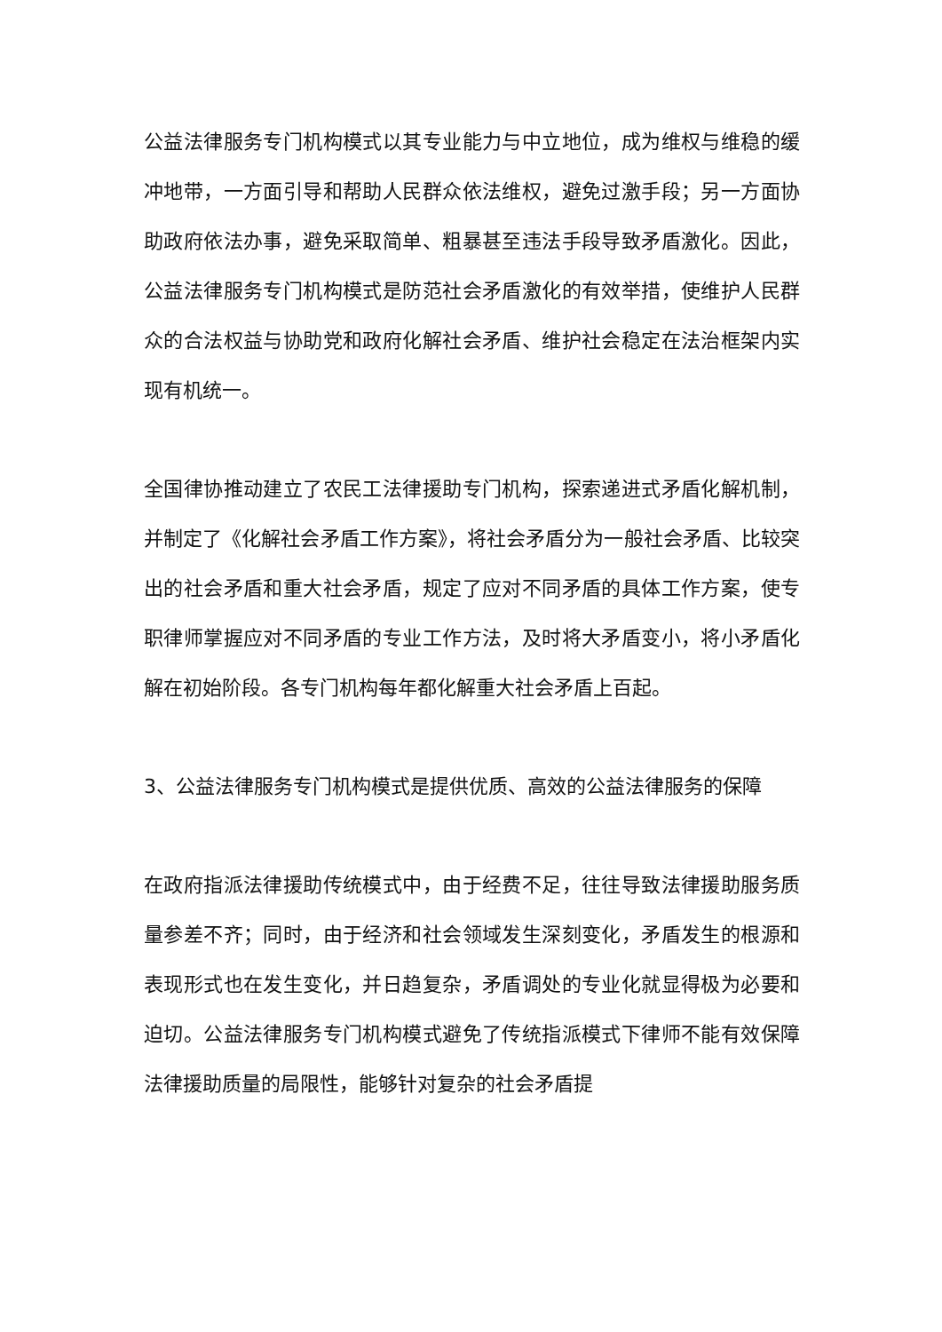公益法律服务专门机构模式以其专业能力与中立地位，成为维权与维稳的缓冲地带，一方面引导和帮助人民群众依法维权，避免过激手段；另一方面协助政府依法办事，避免采取简单、粗暴甚至违法手段导致矛盾激化。因此，公益法律服务专门机构模式是防范社会矛盾激化的有效举措，使维护人民群众的合法权益与协助党和政府化解社会矛盾、维护社会稳定在法治框架内实现有机统一。
全国律协推动建立了农民工法律援助专门机构，探索递进式矛盾化解机制，并制定了《化解社会矛盾工作方案》，将社会矛盾分为一般社会矛盾、比较突出的社会矛盾和重大社会矛盾，规定了应对不同矛盾的具体工作方案，使专职律师掌握应对不同矛盾的专业工作方法，及时将大矛盾变小，将小矛盾化解在初始阶段。各专门机构每年都化解重大社会矛盾上百起。
3、公益法律服务专门机构模式是提供优质、高效的公益法律服务的保障
在政府指派法律援助传统模式中，由于经费不足，往往导致法律援助服务质量参差不齐；同时，由于经济和社会领域发生深刻变化，矛盾发生的根源和表现形式也在发生变化，并日趋复杂，矛盾调处的专业化就显得极为必要和迫切。公益法律服务专门机构模式避免了传统指派模式下律师不能有效保障法律援助质量的局限性，能够针对复杂的社会矛盾提